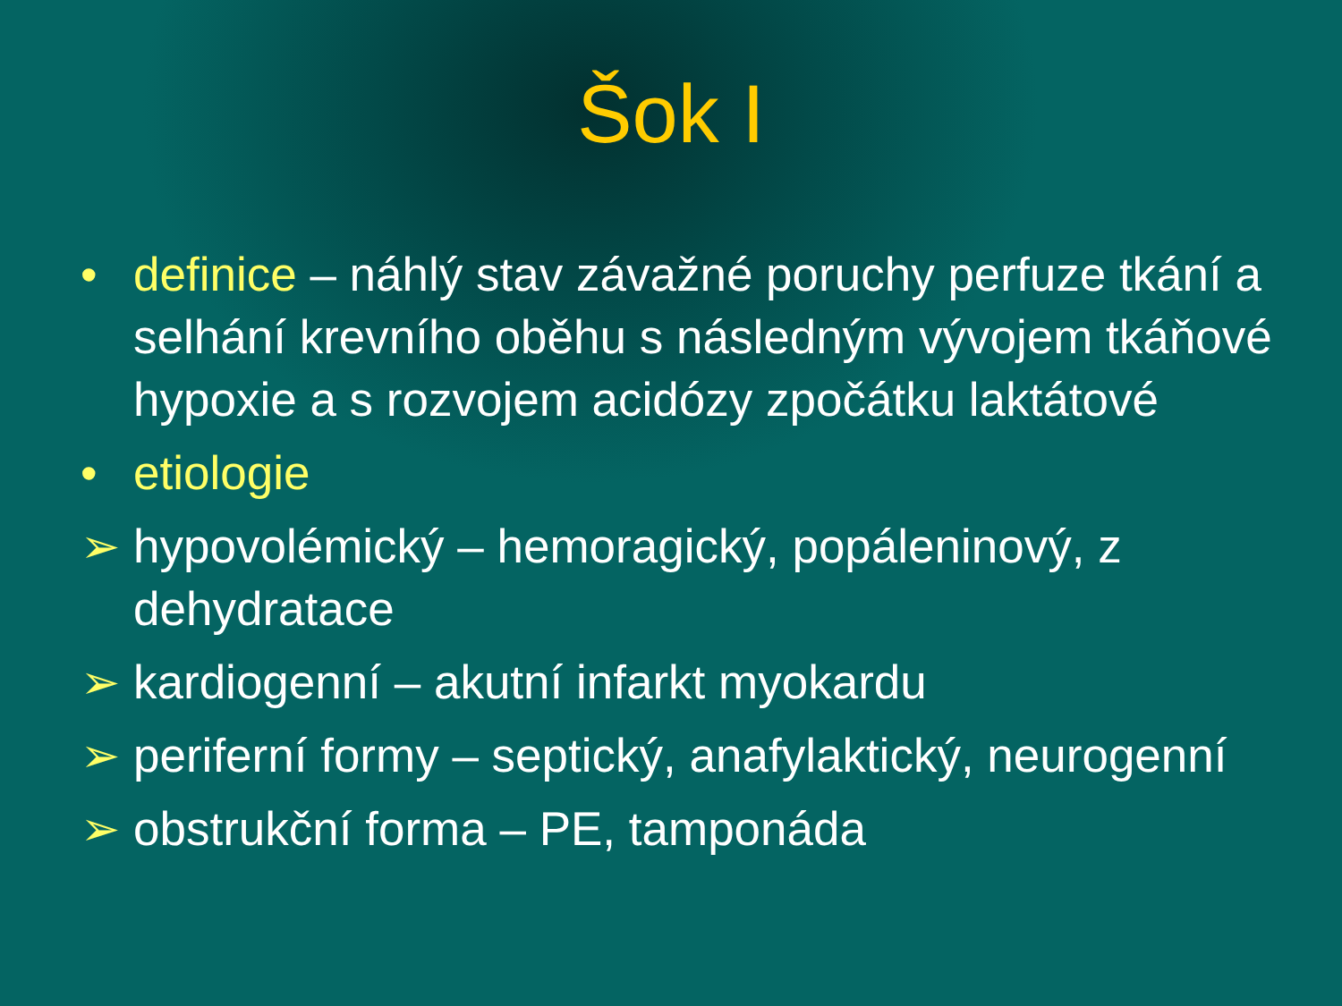Šok I
• definice – náhlý stav závažné poruchy perfuze tkání a selhání krevního oběhu s následným vývojem tkáňové hypoxie a s rozvojem acidózy zpočátku laktátové
• etiologie
➢ hypovolémický – hemoragický, popáleninový, z dehydratace
➢ kardiogenní – akutní infarkt myokardu
➢ periferní formy – septický, anafylaktický, neurogenní
➢ obstrukční forma – PE, tamponáda